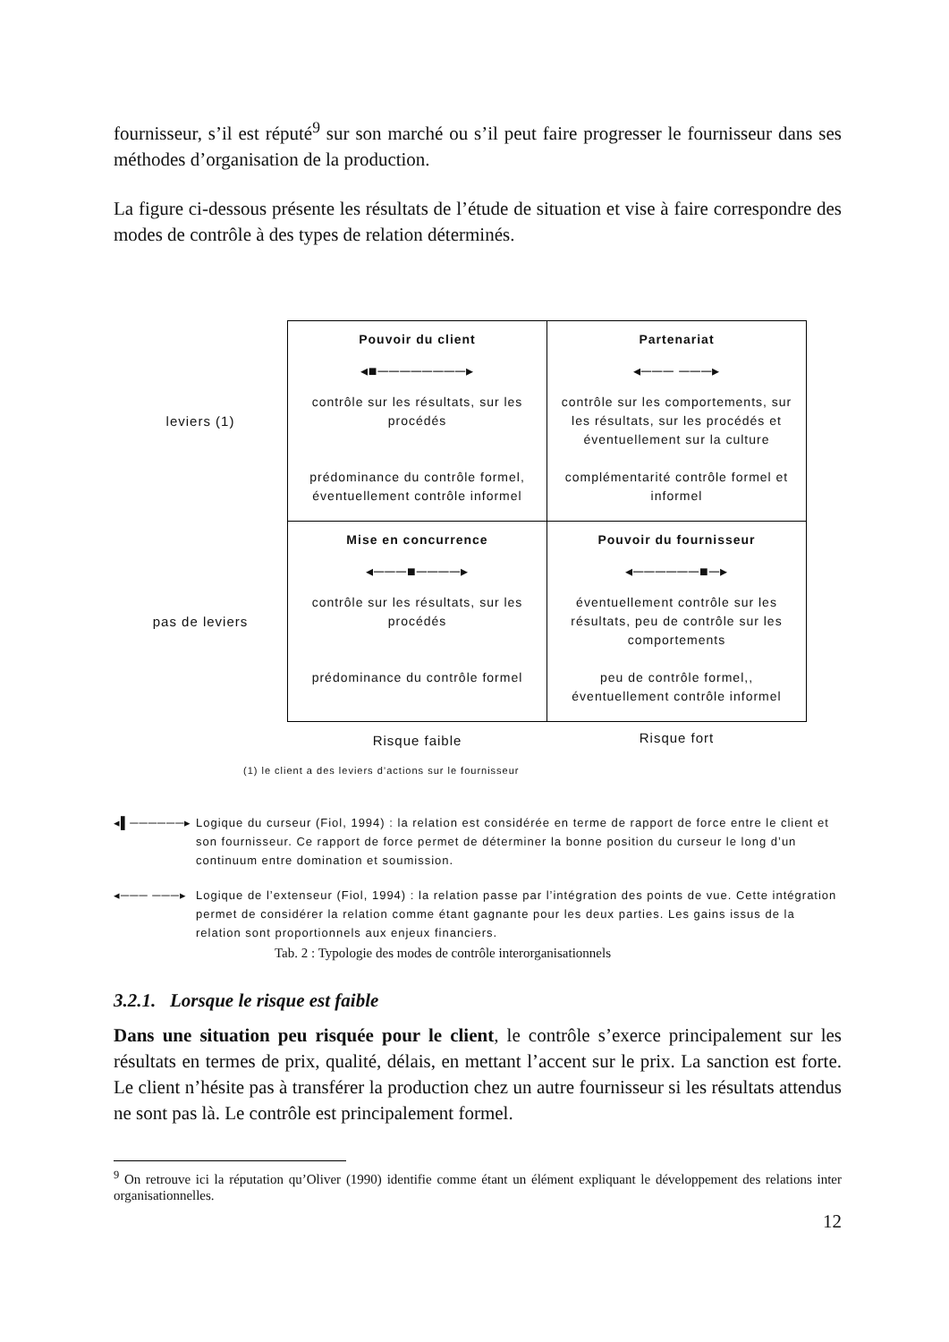fournisseur, s’il est réputé<sup>9</sup> sur son marché ou s’il peut faire progresser le fournisseur dans ses méthodes d’organisation de la production.
La figure ci-dessous présente les résultats de l’étude de situation et vise à faire correspondre des modes de contrôle à des types de relation déterminés.
| leviers (1) | Pouvoir du client ◂■────────▸ contrôle sur les résultats, sur les procédés prédominance du contrôle formel, éventuellement contrôle informel | Partenariat ◂─── ───▸ contrôle sur les comportements, sur les résultats, sur les procédés et éventuellement sur la culture complémentarité contrôle formel et informel |
| pas de leviers | Mise en concurrence ◂───■────▸ contrôle sur les résultats, sur les procédés prédominance du contrôle formel | Pouvoir du fournisseur ◂──────■─▸ éventuellement contrôle sur les résultats, peu de contrôle sur les comportements peu de contrôle formel,, éventuellement contrôle informel |
| | Risque faible | Risque fort |
(1) le client a des leviers d’actions sur le fournisseur
◂▌──────▸ Logique du curseur (Fiol, 1994) : la relation est considérée en terme de rapport de force entre le client et son fournisseur. Ce rapport de force permet de déterminer la bonne position du curseur le long d’un continuum entre domination et soumission.
◂─── ───▸ Logique de l’extenseur (Fiol, 1994) : la relation passe par l’intégration des points de vue. Cette intégration permet de considérer la relation comme étant gagnante pour les deux parties. Les gains issus de la relation sont proportionnels aux enjeux financiers.
Tab. 2 : Typologie des modes de contrôle interorganisationnels
3.2.1. Lorsque le risque est faible
Dans une situation peu risquée pour le client, le contrôle s’exerce principalement sur les résultats en termes de prix, qualité, délais, en mettant l’accent sur le prix. La sanction est forte. Le client n’hésite pas à transférer la production chez un autre fournisseur si les résultats attendus ne sont pas là. Le contrôle est principalement formel.
<sup>9</sup> On retrouve ici la réputation qu’Oliver (1990) identifie comme étant un élément expliquant le développement des relations inter organisationnelles.
12